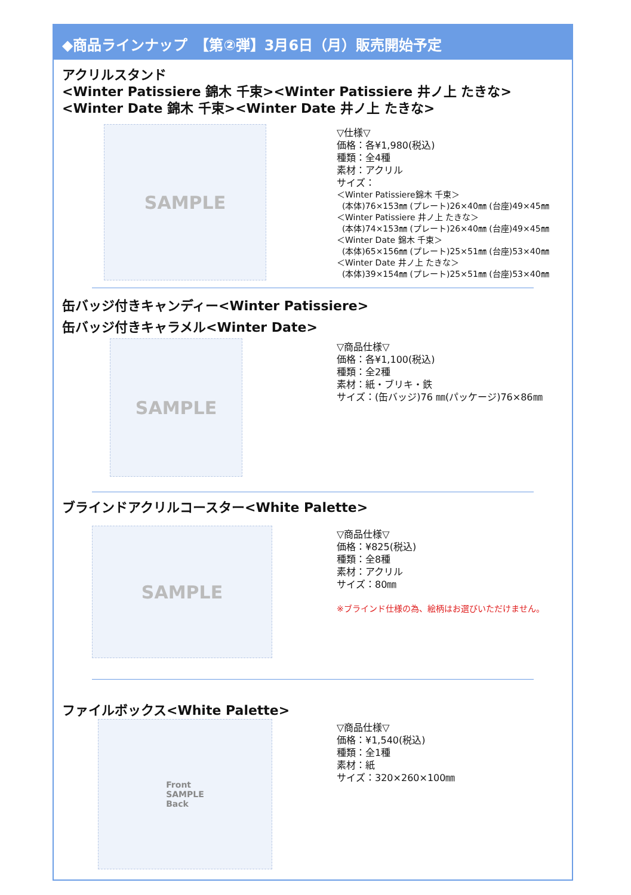◆商品ラインナップ　【第②弾】3月6日（月）販売開始予定
アクリルスタンド
<Winter Patissiere 錦木 千束><Winter Patissiere 井ノ上 たきな>
<Winter Date 錦木 千束><Winter Date 井ノ上 たきな>
SAMPLE
▽仕様▽
価格：各¥1,980(税込)
種類：全4種
素材：アクリル
サイズ：
＜Winter Patissiere錦木 千束＞
(本体)76×153㎜ (プレート)26×40㎜ (台座)49×45㎜
＜Winter Patissiere 井ノ上 たきな＞
(本体)74×153㎜ (プレート)26×40㎜ (台座)49×45㎜
＜Winter Date 錦木 千束＞
(本体)65×156㎜ (プレート)25×51㎜ (台座)53×40㎜
＜Winter Date 井ノ上 たきな＞
(本体)39×154㎜ (プレート)25×51㎜ (台座)53×40㎜
缶バッジ付きキャンディー<Winter Patissiere>
缶バッジ付きキャラメル<Winter Date>
SAMPLE
▽商品仕様▽
価格：各¥1,100(税込)
種類：全2種
素材：紙・ブリキ・鉄
サイズ：(缶バッジ)76 ㎜(パッケージ)76×86㎜
ブラインドアクリルコースター<White Palette>
SAMPLE
▽商品仕様▽
価格：¥825(税込)
種類：全8種
素材：アクリル
サイズ：80㎜
※ブラインド仕様の為、絵柄はお選びいただけません。
ファイルボックス<White Palette>
Front
SAMPLE
Back
▽商品仕様▽
価格：¥1,540(税込)
種類：全1種
素材：紙
サイズ：320×260×100㎜